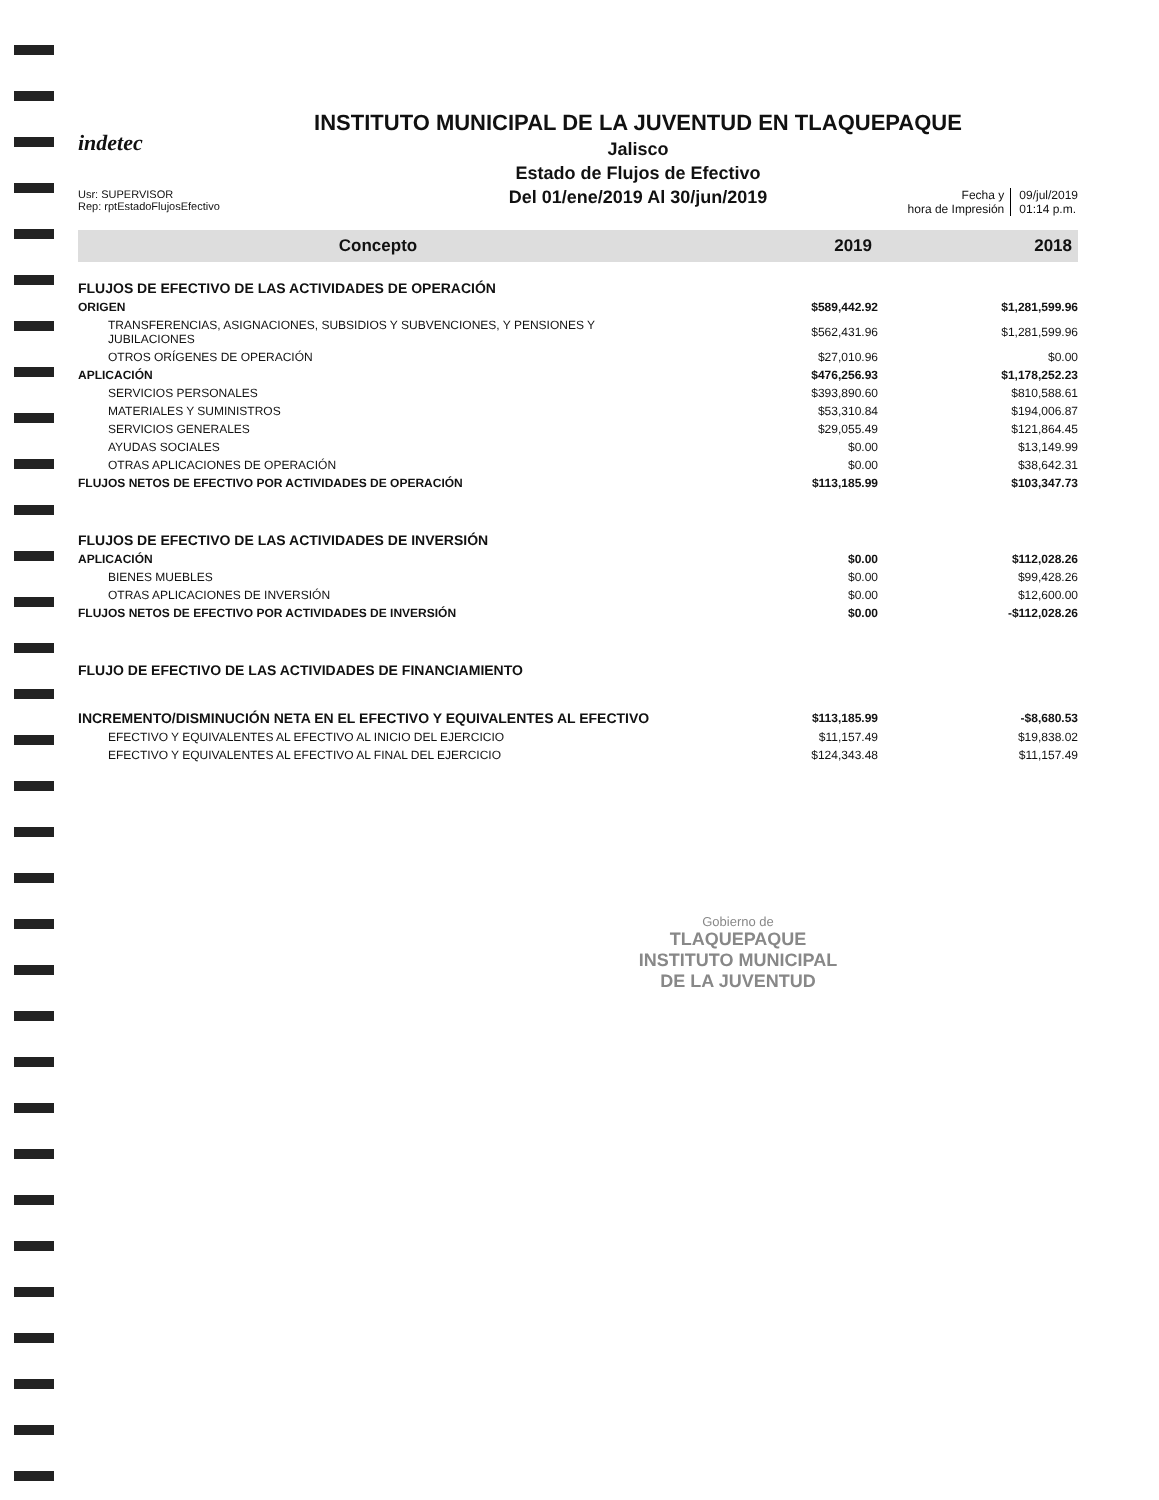indetec
INSTITUTO MUNICIPAL DE LA JUVENTUD EN TLAQUEPAQUE
Jalisco
Estado de Flujos de Efectivo
Del 01/ene/2019 Al 30/jun/2019
Usr: SUPERVISOR
Rep: rptEstadoFlujosEfectivo
Fecha y
hora de Impresión
09/jul/2019
01:14 p.m.
| Concepto | 2019 | 2018 |
| --- | --- | --- |
| FLUJOS DE EFECTIVO DE LAS ACTIVIDADES DE OPERACIÓN | | |
| ORIGEN | $589,442.92 | $1,281,599.96 |
| TRANSFERENCIAS, ASIGNACIONES, SUBSIDIOS Y SUBVENCIONES, Y PENSIONES Y JUBILACIONES | $562,431.96 | $1,281,599.96 |
| OTROS ORÍGENES DE OPERACIÓN | $27,010.96 | $0.00 |
| APLICACIÓN | $476,256.93 | $1,178,252.23 |
| SERVICIOS PERSONALES | $393,890.60 | $810,588.61 |
| MATERIALES Y SUMINISTROS | $53,310.84 | $194,006.87 |
| SERVICIOS GENERALES | $29,055.49 | $121,864.45 |
| AYUDAS SOCIALES | $0.00 | $13,149.99 |
| OTRAS APLICACIONES DE OPERACIÓN | $0.00 | $38,642.31 |
| FLUJOS NETOS DE EFECTIVO POR ACTIVIDADES DE OPERACIÓN | $113,185.99 | $103,347.73 |
| FLUJOS DE EFECTIVO DE LAS ACTIVIDADES DE INVERSIÓN | | |
| APLICACIÓN | $0.00 | $112,028.26 |
| BIENES MUEBLES | $0.00 | $99,428.26 |
| OTRAS APLICACIONES DE INVERSIÓN | $0.00 | $12,600.00 |
| FLUJOS NETOS DE EFECTIVO POR ACTIVIDADES DE INVERSIÓN | $0.00 | -$112,028.26 |
| FLUJO DE EFECTIVO DE LAS ACTIVIDADES DE FINANCIAMIENTO | | |
| INCREMENTO/DISMINUCIÓN NETA EN EL EFECTIVO Y EQUIVALENTES AL EFECTIVO | $113,185.99 | -$8,680.53 |
| EFECTIVO Y EQUIVALENTES AL EFECTIVO AL INICIO DEL EJERCICIO | $11,157.49 | $19,838.02 |
| EFECTIVO Y EQUIVALENTES AL EFECTIVO AL FINAL DEL EJERCICIO | $124,343.48 | $11,157.49 |
Gobierno de
TLAQUEPAQUE
INSTITUTO MUNICIPAL
DE LA JUVENTUD